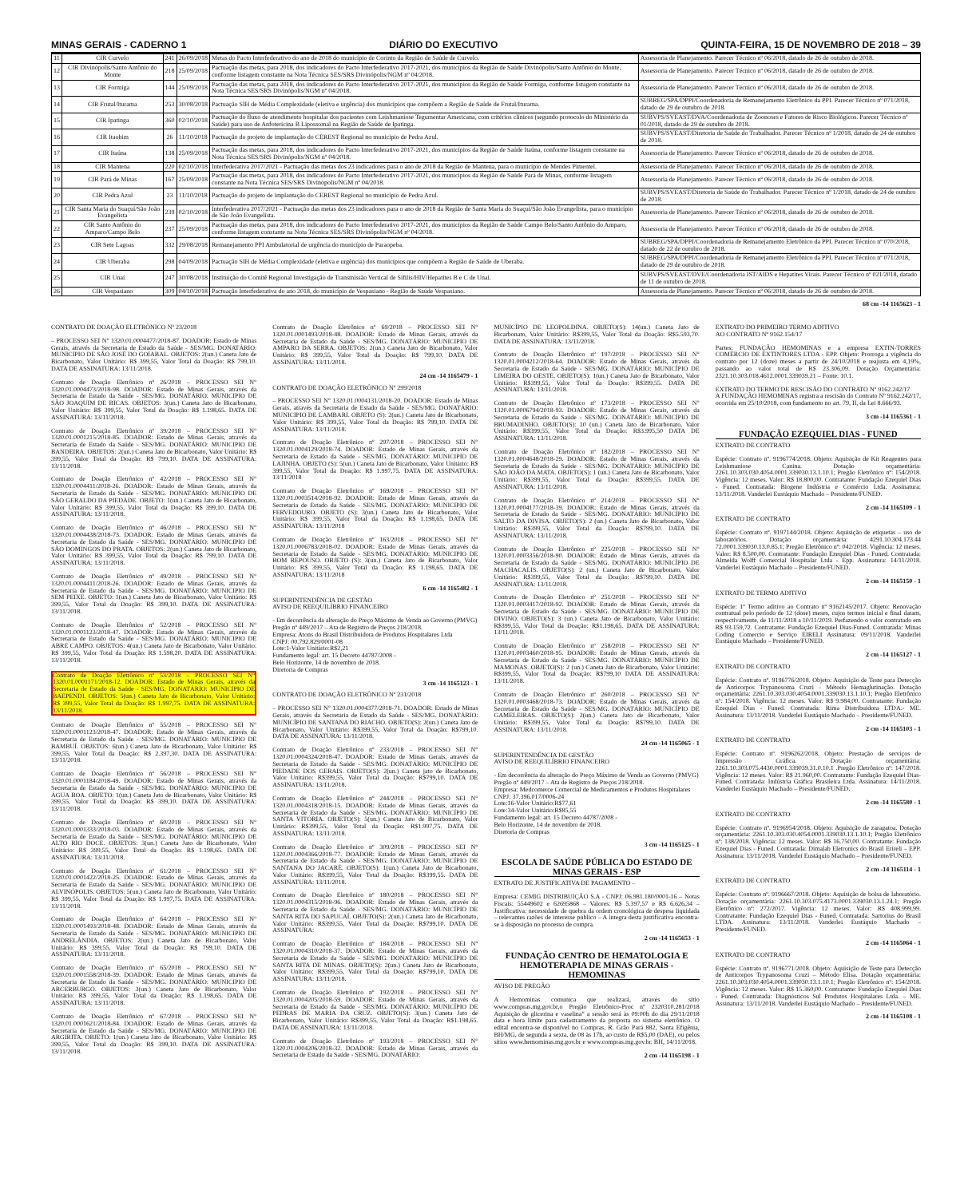MINAS GERAIS - CADERNO 1 DIÁRIO DO EXECUTIVO QUINTA-FEIRA, 15 DE NOVEMBRO DE 2018 – 39
| 11 | CIR Curvelo | 241 | 26/09/2018 | Metas do Pacto Interfederativo do ano de 2018 do município de Corinto da Região de Saúde de Curvelo. | Assessoria de Planejamento. Parecer Técnico nº 06/2018, datado de 26 de outubro de 2018. |
| 12 | CIR Divinópolis/Santo Antônio do Monte | 218 | 25/09/2018 | Pactuação das metas, para 2018, dos indicadores do Pacto Interfederativo 2017-2021, dos municípios da Região de Saúde Divinópolis/Santo Antônio do Monte, conforme listagem constante na Nota Técnica SES/SRS Divinópolis/NGM nº 04/2018. | Assessoria de Planejamento. Parecer Técnico nº 06/2018, datado de 26 de outubro de 2018. |
| 13 | CIR Formiga | 144 | 25/09/2018 | Pactuação das metas, para 2018, dos indicadores do Pacto Interfederativo 2017-2021, dos municípios da Região de Saúde Formiga, conforme listagem constante na Nota Técnica SES/SRS Divinópolis/NGM nº 04/2018. | Assessoria de Planejamento. Parecer Técnico nº 06/2018, datado de 26 de outubro de 2018. |
| 14 | CIR Frutal/Iturama | 253 | 30/08/2018 | Pactuação SIH de Média Complexidade (eletiva e urgência) dos municípios que compõem a Região de Saúde de Frutal/Iturama. | SUBREG/SPA/DPPI/Coordenadoria de Remanejamento Eletrônico da PPI. Parecer Técnico nº 071/2018, datado de 29 de outubro de 2018. |
| 15 | CIR Ipatinga | 360 | 02/10/2018 | Pactuação do fluxo de atendimento hospitalar dos pacientes com Leishmaniose Tegumentar Americana, com critérios clínicos (segundo protocolo do Ministério da Saúde) para uso de Anfotericina B Lipossomal na Região de Saúde de Ipatinga. | SUBVPS/SVEAST/DVA/Coordenadoria de Zoonoses e Fatores de Risco Biológicos. Parecer Técnico nº 01/2018, datado de 29 de outubro de 2018. |
| 16 | CIR Itaobim | 26 | 11/10/2018 | Pactuação do projeto de implantação do CEREST Regional no município de Pedra Azul. | SUBVPS/SVEAST/Diretoria de Saúde do Trabalhador. Parecer Técnico nº 1/2018, datado de 24 de outubro de 2018. |
| 17 | CIR Itaúna | 138 | 25/09/2018 | Pactuação das metas, para 2018, dos indicadores do Pacto Interfederativo 2017-2021, dos municípios da Região de Saúde Itaúna, conforme listagem constante na Nota Técnica SES/SRS Divinópolis/NGM nº 04/2018. | Assessoria de Planejamento. Parecer Técnico nº 06/2018, datado de 26 de outubro de 2018. |
| 18 | CIR Mantena | 220 | 02/10/2018 | Interfederativa 2017/2021 - Pactuação das metas dos 23 indicadores para o ano de 2018 da Região de Mantena, para o município de Mendes Pimentel. | Assessoria de Planejamento. Parecer Técnico nº 06/2018, datado de 26 de outubro de 2018. |
| 19 | CIR Pará de Minas | 167 | 25/09/2018 | Pactuação das metas, para 2018, dos indicadores do Pacto Interfederativo 2017-2021, dos municípios da Região de Saúde Pará de Minas, conforme listagem constante na Nota Técnica SES/SRS Divinópolis/NGM nº 04/2018. | Assessoria de Planejamento. Parecer Técnico nº 06/2018, datado de 26 de outubro de 2018. |
| 20 | CIR Pedra Azul | 23 | 11/10/2018 | Pactuação do projeto de implantação do CEREST Regional no município de Pedra Azul. | SUBVPS/SVEAST/Diretoria de Saúde do Trabalhador. Parecer Técnico nº 1/2018, datado de 24 de outubro de 2018. |
| 21 | CIR Santa Maria do Suaçuí/São João Evangelista | 239 | 02/10/2018 | Interfederativa 2017/2021 - Pactuação das metas dos 23 indicadores para o ano de 2018 da Região de Santa Maria do Suaçuí/São João Evangelista, para o município de São João Evangelista. | Assessoria de Planejamento. Parecer Técnico nº 06/2018, datado de 26 de outubro de 2018. |
| 22 | CIR Santo Antônio do Amparo/Campo Belo | 237 | 25/09/2018 | Pactuação das metas, para 2018, dos indicadores do Pacto Interfederativo 2017-2021, dos municípios da Região de Saúde Campo Belo/Santo Antônio do Amparo, conforme listagem constante na Nota Técnica SES/SRS Divinópolis/NGM nº 04/2018. | Assessoria de Planejamento. Parecer Técnico nº 06/2018, datado de 26 de outubro de 2018. |
| 23 | CIR Sete Lagoas | 332 | 29/08/2018 | Remanejamento PPI Ambulatorial de urgência do município de Paraopeba. | SUBREG/SPA/DPPI/Coordenadoria de Remanejamento Eletrônico da PPI. Parecer Técnico nº 070/2018, datado de 22 de outubro de 2018. |
| 24 | CIR Uberaba | 298 | 04/09/2018 | Pactuação SIH de Média Complexidade (eletiva e urgência) dos municípios que compõem a Região de Saúde de Uberaba. | SUBREG/SPA/DPPI/Coordenadoria de Remanejamento Eletrônico da PPI. Parecer Técnico nº 071/2018, datado de 29 de outubro de 2018. |
| 25 | CIR Unaí | 247 | 30/08/2018 | Instituição do Comitê Regional Investigação de Transmissão Vertical de Sífilis/HIV/Hepatites B e C de Unaí. | SUBVPS/SVEAST/DVE/Coordenadoria IST/AIDS e Hepatites Virais. Parecer Técnico nº 021/2018, datado de 11 de outubro de 2018. |
| 26 | CIR Vespasiano | 309 | 04/10/2018 | Pactuação Interfederativa do ano 2018, do município de Vespasiano - Região de Saúde Vespasiano. | Assessoria de Planejamento. Parecer Técnico nº 06/2018, datado de 26 de outubro de 2018. |
68 cm -14 1165623 - 1
CONTRATO DE DOAÇÃO ELETRÔNICO Nº 23/2018
– PROCESSO SEI N° 1320.01.0004477/2018-87. DOADOR: Estado de Minas Gerais, através da Secretaria de Estado da Saúde - SES/MG. DONATÁRIO: MUNICIPIO DE SÃO JOSÉ DO GOIABAL. OBJETOS: 2(un.) Caneta Jato de Bicarbonato, Valor Unitário: R$ 399,55, Valor Total da Doação: R$ 799,10. DATA DE ASSINATURA: 13/11/2018.
Contrato de Doação Eletrônico nº 26/2018 – PROCESSO SEI N° 1320.01.0004473/2018-98. DOADOR: Estado de Minas Gerais, através da Secretaria de Estado da Saúde - SES/MG. DONATÁRIO: MUNICIPIO DE SÃO JOAQUIM DE BICAS. OBJETOS: 3(un.) Caneta Jato de Bicarbonato, Valor Unitário: R$ 399,55, Valor Total da Doação: R$ 1.198,65. DATA DE ASSINATURA: 13/11/2018.
Contrato de Doação Eletrônico nº 39/2018 – PROCESSO SEI N° 1320.01.0001215/2018-85. DOADOR: Estado de Minas Gerais, através da Secretaria de Estado da Saúde - SES/MG. DONATÁRIO: MUNICIPIO DE BANDEIRA. OBJETOS: 2(un.) Caneta Jato de Bicarbonato, Valor Unitário: R$ 399,55, Valor Total da Doação: R$ 799,10. DATA DE ASSINATURA: 13/11/2018.
Contrato de Doação Eletrônico nº 42/2018 – PROCESSO SEI N° 1320.01.0004411/2018-26. DOADOR: Estado de Minas Gerais, através da Secretaria de Estado da Saúde - SES/MG. DONATÁRIO: MUNICIPIO DE SÃO GERALDO DA PIEDADE. OBJETO: 1(un.) Caneta Jato de Bicarbonato, Valor Unitário: R$ 399,55, Valor Total da Doação: R$ 399,10. DATA DE ASSINATURA: 13/11/2018.
Contrato de Doação Eletrônico nº 46/2018 – PROCESSO SEI N° 1320.01.0004438/2018-73. DOADOR: Estado de Minas Gerais, através da Secretaria de Estado da Saúde - SES/MG. DONATÁRIO: MUNICIPIO DE SÃO DOMINGOS DO PRATA. OBJETOS: 2(un.) Caneta Jato de Bicarbonato, Valor Unitário: R$ 399,55, Valor Total da Doação: R$ 799,10. DATA DE ASSINATURA: 13/11/2018.
Contrato de Doação Eletrônico nº 49/2018 – PROCESSO SEI N° 1320.01.0004411/2018-26. DOADOR: Estado de Minas Gerais, através da Secretaria de Estado da Saúde - SES/MG. DONATÁRIO: MUNICIPIO DE SEM PEIXE. OBJETO: 1(un.) Caneta Jato de Bicarbonato, Valor Unitário: R$ 399,55, Valor Total da Doação: R$ 399,10. DATA DE ASSINATURA: 13/11/2018.
Contrato de Doação Eletrônico nº 52/2018 – PROCESSO SEI N° 1320.01.0001123/2018-47. DOADOR: Estado de Minas Gerais, através da Secretaria de Estado da Saúde - SES/MG. DONATÁRIO: MUNICIPIO DE ABRE CAMPO. OBJETOS: 4(un.) Caneta Jato de Bicarbonato, Valor Unitário: R$ 399,55, Valor Total da Doação: R$ 1.598,20. DATA DE ASSINATURA: 13/11/2018.
Contrato de Doação Eletrônico nº 53/2018 – PROCESSO SEI N° 1320.01.0001171/2018-12. DOADOR: Estado de Minas Gerais, através da Secretaria de Estado da Saúde - SES/MG. DONATÁRIO: MUNICIPIO DE BAEPENDI. OBJETOS: 5(un.) Caneta Jato de Bicarbonato, Valor Unitário: R$ 399,55, Valor Total da Doação: R$ 1.997,75. DATA DE ASSINATURA: 13/11/2018.
Contrato de Doação Eletrônico nº 55/2018 – PROCESSO SEI N° 1320.01.0001123/2018-47. DOADOR: Estado de Minas Gerais, através da Secretaria de Estado da Saúde - SES/MG. DONATÁRIO: MUNICIPIO DE BAMBUÍ. OBJETOS: 6(un.) Caneta Jato de Bicarbonato, Valor Unitário: R$ 399,55, Valor Total da Doação: R$ 2.397,30. DATA DE ASSINATURA: 13/11/2018.
Contrato de Doação Eletrônico nº 56/2018 – PROCESSO SEI N° 1320.01.0001184/2018-49. DOADOR: Estado de Minas Gerais, através da Secretaria de Estado da Saúde - SES/MG. DONATÁRIO: MUNICIPIO DE ÁGUA BOA. OBJETO: 1(un.) Caneta Jato de Bicarbonato, Valor Unitário: R$ 399,55, Valor Total da Doação: R$ 399,10. DATA DE ASSINATURA: 13/11/2018.
Contrato de Doação Eletrônico nº 60/2018 – PROCESSO SEI N° 1320.01.0001333/2018-03. DOADOR: Estado de Minas Gerais, através da Secretaria de Estado da Saúde - SES/MG. DONATÁRIO: MUNICIPIO DE ALTO RIO DOCE. OBJETOS: 3(un.) Caneta Jato de Bicarbonato, Valor Unitário: R$ 399,55, Valor Total da Doação: R$ 1.198,65. DATA DE ASSINATURA: 13/11/2018.
Contrato de Doação Eletrônico nº 61/2018 – PROCESSO SEI N° 1320.01.0001422/2018-25. DOADOR: Estado de Minas Gerais, através da Secretaria de Estado da Saúde - SES/MG. DONATÁRIO: MUNICIPIO DE ALVINÓPOLIS. OBJETOS: 5(un.) Caneta Jato de Bicarbonato, Valor Unitário: R$ 399,55, Valor Total da Doação: R$ 1.997,75. DATA DE ASSINATURA: 13/11/2018.
Contrato de Doação Eletrônico nº 64/2018 – PROCESSO SEI N° 1320.01.0001493/2018-48. DOADOR: Estado de Minas Gerais, através da Secretaria de Estado da Saúde - SES/MG. DONATÁRIO: MUNICIPIO DE ANDRELÂNDIA. OBJETOS: 2(un.) Caneta Jato de Bicarbonato, Valor Unitário: R$ 399,55, Valor Total da Doação: R$ 799,10. DATA DE ASSINATURA: 13/11/2018.
Contrato de Doação Eletrônico nº 65/2018 – PROCESSO SEI N° 1320.01.0001558/2018-39. DOADOR: Estado de Minas Gerais, através da Secretaria de Estado da Saúde - SES/MG. DONATÁRIO: MUNICIPIO DE ARCERBURGO. OBJETOS: 3(un.) Caneta Jato de Bicarbonato, Valor Unitário: R$ 399,55, Valor Total da Doação: R$ 1.198,65. DATA DE ASSINATURA: 13/11/2018.
Contrato de Doação Eletrônico nº 67/2018 – PROCESSO SEI N° 1320.01.0001621/2018-84. DOADOR: Estado de Minas Gerais, através da Secretaria de Estado da Saúde - SES/MG. DONATÁRIO: MUNICIPIO DE ARGIRITA. OBJETO: 1(un.) Caneta Jato de Bicarbonato, Valor Unitário: R$ 399,55, Valor Total da Doação: R$ 399,10. DATA DE ASSINATURA: 13/11/2018.
Contrato de Doação Eletrônico nº 69/2018 – PROCESSO SEI N° 1320.01.0001493/2018-48. DOADOR: Estado de Minas Gerais, através da Secretaria de Estado da Saúde - SES/MG. DONATÁRIO: MUNICIPIO DE AMPARO DA SERRA. OBJETOS: 2(un.) Caneta Jato de Bicarbonato, Valor Unitário: R$ 399,55, Valor Total da Doação: R$ 799,10. DATA DE ASSINATURA: 13/11/2018.
24 cm -14 1165479 - 1
CONTRATO DE DOAÇÃO ELETRÔNICO Nº 299/2018
– PROCESSO SEI N° 1320.01.0004131/2018-20. DOADOR: Estado de Minas Gerais, através da Secretaria de Estado da Saúde - SES/MG. DONATÁRIO: MUNICIPIO DE LAMBARI. OBJETO (S): 2(un.) Caneta Jato de Bicarbonato, Valor Unitário: R$ 399,55, Valor Total da Doação: R$ 799,10. DATA DE ASSINATURA: 13/11/2018.
Contrato de Doação Eletrônico nº 297/2018 – PROCESSO SEI N° 1320.01.0004129/2018-74. DOADOR: Estado de Minas Gerais, através da Secretaria de Estado da Saúde - SES/MG. DONATÁRIO: MUNICIPIO DE LAJINHA. OBJETO (S): 5(un.) Caneta Jato de Bicarbonato, Valor Unitário: R$ 399,55, Valor Total da Doação: R$ 1.997,75. DATA DE ASSINATURA: 13/11/2018
Contrato de Doação Eletrônico nº 169/2018 – PROCESSO SEI N° 1320.01.0003514/2018-92. DOADOR: Estado de Minas Gerais, através da Secretaria de Estado da Saúde - SES/MG. DONATÁRIO: MUNICIPIO DE FERVEDOURO. OBJETO (S): 3(un.) Caneta Jato de Bicarbonato, Valor Unitário: R$ 399,55, Valor Total da Doação: R$ 1.198,65. DATA DE ASSINATURA: 13/11/2018
Contrato de Doação Eletrônico nº 163/2018 – PROCESSO SEI N° 1320.01.0006783/2018-02. DOADOR: Estado de Minas Gerais, através da Secretaria de Estado da Saúde - SES/MG. DONATÁRIO: MUNICIPIO DE BOM REPOUSO. OBJETO (S): 3(un.) Caneta Jato de Bicarbonato, Valor Unitário: R$ 399,55, Valor Total da Doação: R$ 1.198,65. DATA DE ASSINATURA: 13/11/2018
6 cm -14 1165482 - 1
SUPERINTENDÊNCIA DE GESTÃO
AVISO DE REEQUILÍBRIO FINANCEIRO
- Em decorrência da alteração do Preço Máximo de Venda ao Governo (PMVG)
Pregão nº 449/2017 – Ata de Registro de Preços 218/2018.
Empresa: Atons do Brasil Distribuidora de Produtos Hospitalares Ltda
CNPJ: 00.792.829/0001-08
Lote:1-Valor Unitário:R$2,21
Fundamento legal: art. 15 Decreto 44787/2008 -
Belo Horizonte, 14 de novembro de 2018.
Diretoria de Compras
3 cm -14 1165123 - 1
CONTRATO DE DOAÇÃO ELETRÔNICO Nº 231/2018
– PROCESSO SEI N° 1320.01.0004377/2018-71. DOADOR: Estado de Minas Gerais, através da Secretaria de Estado da Saúde - SES/MG. DONATÁRIO: MUNICÍPIO DE SANTANA DO RIACHO. OBJETO(S): 2(un.) Caneta Jato de Bicarbonato, Valor Unitário: R$399,55, Valor Total da Doação: R$799,10. DATA DE ASSINATURA: 13/11/2018.
Contrato de Doação Eletrônico nº 233/2018 – PROCESSO SEI N° 1320.01.0004324/2018-47. DOADOR: Estado de Minas Gerais, através da Secretaria de Estado da Saúde - SES/MG. DONATÁRIO: MUNICÍPIO DE PIEDADE DOS GERAIS. OBJETO(S): 2(un.) Caneta jato de Bicarbonato, Valor Unitário: R$399,55, Valor Total da Doação: R$799,10. DATA DE ASSINATURA: 13/11/2018.
Contrato de Doação Eletrônico nº 244/2018 – PROCESSO SEI N° 1320.01.0004318/2018-15. DOADOR: Estado de Minas Gerais, através da Secretaria de Estado da Saúde - SES/MG. DONATÁRIO: MUNICÍPIO DE SANTA VITÓRIA. OBJETO(S): 5(un.) Caneta Jato de Bicarbonato, Valor Unitário: R$399,55, Valor Total da Doação: R$1.997,75. DATA DE ASSINATURA: 13/11/2018.
Contrato de Doação Eletrônico nº 309/2018 – PROCESSO SEI N° 1320.01.0004366/2018-77. DOADOR: Estado de Minas Gerais, através da Secretaria de Estado da Saúde - SES/MG. DONATÁRIO: MUNICÍPIO DE SANTANA DO JACARÉ. OBJETO(S): 1(un.) Caneta Jato de Bicarbonato, Valor Unitário: R$399,55, Valor Total da Doação: R$399,55. DATA DE ASSINATURA: 13/11/2018.
Contrato de Doação Eletrônico nº 180/2018 – PROCESSO SEI N° 1320.01.0004315/2018-96. DOADOR: Estado de Minas Gerais, através da Secretaria de Estado da Saúde - SES/MG. DONATÁRIO: MUNICÍPIO DE SANTA RITA DO SAPUCAÍ. OBJETO(S): 2(un.) Caneta Jato de Bicarbonato, Valor Unitário: R$399,55, Valor Total da Doação: R$799,10. DATA DE ASSINATURA:
Contrato de Doação Eletrônico nº 184/2018 – PROCESSO SEI N° 1320.01.0004310/2018-37. DOADOR: Estado de Minas Gerais, através da Secretaria de Estado da Saúde - SES/MG. DONATÁRIO: MUNICÍPIO DE SANTA RITA DE MINAS. OBJETO(S): 2(un.) Caneta Jato de Bicarbonato, Valor Unitário: R$399,55, Valor Total da Doação: R$799,10. DATA DE ASSINATURA: 13/11/2018.
Contrato de Doação Eletrônico nº 192/2018 – PROCESSO SEI N° 1320.01.0004205/2018-59. DOADOR: Estado de Minas Gerais, através da Secretaria de Estado da Saúde - SES/MG. DONATÁRIO: MUNICÍPIO DE PEDRAS DE MARIA DA CRUZ. OBJETO(S): 3(un.) Caneta Jato de Bicarbonato, Valor Unitário: R$399,55, Valor Total da Doação: R$1.198,65. DATA DE ASSINATURA: 13/11/2018.
Contrato de Doação Eletrônico nº 193/2018 – PROCESSO SEI N° 1320.01.0004206/2018-32. DOADOR: Estado de Minas Gerais, através da Secretaria de Estado da Saúde - SES/MG. DONATÁRIO:
MUNICÍPIO DE LEOPOLDINA. OBJETO(S): 14(un.) Caneta Jato de Bicarbonato, Valor Unitário: R$399,55, Valor Total da Doação: R$5.593,70. DATA DE ASSINATURA: 13/11/2018.
Contrato de Doação Eletrônico nº 197/2018 – PROCESSO SEI N° 1320.01.0004212/2018-64. DOADOR: Estado de Minas Gerais, através da Secretaria de Estado da Saúde - SES/MG. DONATÁRIO: MUNICÍPIO DE LIMEIRA DO OESTE. OBJETO(S): 1(un.) Caneta Jato de Bicarbonato, Valor Unitário: R$399,55, Valor Total da Doação: R$399,55. DATA DE ASSINATURA: 13/11/2018.
Contrato de Doação Eletrônico nº 173/2018 – PROCESSO SEI N° 1320.01.0006794/2018-93. DOADOR: Estado de Minas Gerais, através da Secretaria de Estado da Saúde - SES/MG. DONATÁRIO: MUNICÍPIO DE BRUMADINHO. OBJETO(S): 10 (un.) Caneta Jato de Bicarbonato, Valor Unitário: R$399,55, Valor Total da Doação: R$3.995,50 DATA DE ASSINATURA: 13/11/2018.
Contrato de Doação Eletrônico nº 182/2018 – PROCESSO SEI N° 1320.01.0004648/2018-29. DOADOR: Estado de Minas Gerais, através da Secretaria de Estado da Saúde - SES/MG. DONATÁRIO: MUNICÍPIO DE SÃO JOÃO DA MATA. OBJETO(S): 1 (un.) Caneta Jato de Bicarbonato, Valor Unitário: R$399,55, Valor Total da Doação: R$399,55. DATA DE ASSINATURA: 13/11/2018.
Contrato de Doação Eletrônico nº 214/2018 – PROCESSO SEI N° 1320.01.0004177/2018-39. DOADOR: Estado de Minas Gerais, através da Secretaria de Estado da Saúde - SES/MG. DONATÁRIO: MUNICÍPIO DE SALTO DA DIVISA. OBJETO(S): 2 (un.) Caneta Jato de Bicarbonato, Valor Unitário: R$399,55, Valor Total da Doação: R$799,10. DATA DE ASSINATURA: 13/11/2018.
Contrato de Doação Eletrônico nº 225/2018 – PROCESSO SEI N° 1320.01.0003356/2018-90. DOADOR: Estado de Minas Gerais, através da Secretaria de Estado da Saúde - SES/MG. DONATÁRIO: MUNICÍPIO DE MACHACALIS. OBJETO(S): 2 (un.) Caneta Jato de Bicarbonato, Valor Unitário: R$399,55, Valor Total da Doação: R$799,10. DATA DE ASSINATURA: 13/11/2018.
Contrato de Doação Eletrônico nº 251/2018 – PROCESSO SEI N° 1320.01.0003417/2018-92. DOADOR: Estado de Minas Gerais, através da Secretaria de Estado da Saúde - SES/MG. DONATÁRIO: MUNICÍPIO DE DIVINO. OBJETO(S): 3 (un.) Caneta Jato de Bicarbonato, Valor Unitário: R$399,55, Valor Total da Doação: R$1.198,65. DATA DE ASSINATURA: 13/11/2018.
Contrato de Doação Eletrônico nº 258/2018 – PROCESSO SEI N° 1320.01.0003460/2018-95. DOADOR: Estado de Minas Gerais, através da Secretaria de Estado da Saúde - SES/MG. DONATÁRIO: MUNICÍPIO DE MAMONAS. OBJETO(S): 2 (un.) Caneta Jato de Bicarbonato, Valor Unitário: R$399,55, Valor Total da Doação: R$799,10 DATA DE ASSINATURA: 13/11/2018.
Contrato de Doação Eletrônico nº 260/2018 – PROCESSO SEI N° 1320.01.0003468/2018-73. DOADOR: Estado de Minas Gerais, através da Secretaria de Estado da Saúde - SES/MG. DONATÁRIO: MUNICÍPIO DE GAMELEIRAS. OBJETO(S): 2(un.) Caneta Jato de Bicarbonato, Valor Unitário: R$399,55, Valor Total da Doação: R$799,10. DATA DE ASSINATURA: 13/11/2018.
24 cm -14 1165065 - 1
SUPERINTENDÊNCIA DE GESTÃO
AVISO DE REEQUILÍBRIO FINANCEIRO
- Em decorrência da alteração do Preço Máximo de Venda ao Governo (PMVG)
Pregão nº 449/2017 – Ata de Registro de Preços 218/2018.
Empresa: Medcomerce Comercial de Medicamentos e Produtos Hospitalares
CNPJ: 37.396.017/0006-24
Lote:16-Valor Unitário:R$77,61
Lote:34-Valor Unitário:R$85,55
Fundamento legal: art. 15 Decreto 44787/2008 -
Belo Horizonte, 14 de novembro de 2018.
Diretoria de Compras
3 cm -14 1165125 - 1
ESCOLA DE SAÚDE PÚBLICA DO ESTADO DE MINAS GERAIS - ESP
EXTRATO DE JUSTIFICATIVA DE PAGAMENTO –
Empresa: CEMIG DISTRIBUIÇÃO S.A - CNPJ: 06.981.180/0001-16 – Notas Fiscais: 55449602 e 62695868 – Valores: R$ 5.397,57 e R$ 6.626,34 – Justificativa: necessidade de quebra da ordem cronológica de despesa liquidada – relevantes razões de interesse público – A íntegra desta justificativa encontra-se à disposição no processo de compra.
2 cm -14 1165653 - 1
FUNDAÇÃO CENTRO DE HEMATOLOGIA E HEMOTERAPIA DE MINAS GERAIS - HEMOMINAS
AVISO DE PREGÃO
A Hemominas comunica que realizará, através do sítio www.compras.mg.gov.br,o Pregão Eletrônico-Proc nº 2320310.281/2018 Aquisição de glicerina e vaselina" a sessão será às 09:00h do dia 29/11/2018 data e hora limite para cadastramento da proposta no sistema eletrônico. O edital encontra-se disponível no Compras, R. Grão Pará 882, Santa Efigênia, BH/MG, de segunda a sexta, de 08 às 17h, ao custo de R$5,00 (DAE), ou pelos sítios www.hemominas.mg.gov.br e www.compras.mg.gov.br. BH, 14/11/2018.
2 cm -14 1165198 - 1
EXTRATO DO PRIMEIRO TERMO ADITIVO
AO CONTRATO Nº 9162.154/17
Partes: FUNDAÇÃO HEMOMINAS e a empresa EXTIN-TORRES COMÉRCIO DE EXTINTORES LTDA - EPP. Objeto: Prorroga a vigência do contrato por 12 (doze) meses a partir de 24/10/2018 e reajusta em 4,19%, passando ao valor total de R$ 23.306,09. Dotação Orçamentária: 2321.10.303.018.4612.0001.339039.21 – Fonte: 10.1.
EXTRATO DO TERMO DE RESCISÃO DO CONTRATO Nº 9162.242/17
A FUNDAÇÃO HEMOMINAS registra a rescisão do Contrato Nº 9162.242/17, ocorrida em 25/10/2018, com fundamento no art. 79, II, da Lei 8.666/93.
3 cm -14 1165361 - 1
FUNDAÇÃO EZEQUIEL DIAS - FUNED
EXTRATO DE CONTRATO
Espécie: Contrato nº. 9196774/2018. Objeto: Aquisição de Kit Reagentes para Leishmaniose Canina. Dotação orçamentária: 2261.10.303.030.4054.0001.339030.13.1.10.1; Pregão Eletrônico nº: 154/2018. Vigência: 12 meses. Valor: R$ 18.800,00. Contratante: Fundação Ezequiel Dias - Funed. Contratada: Biogene Indústria e Comércio Ltda. Assinatura: 13/11/2018. Vanderlei Eustáquio Machado – Presidente/FUNED.
2 cm -14 1165109 - 1
EXTRATO DE CONTRATO
Espécie: Contrato nº. 9197144/2018. Objeto: Aquisição de etiquetas – uso de laboratórios. Dotação orçamentária: 4291.10.304.173.44 72.0001.339030.13.0.85.1; Pregão Eletrônico nº: 042/2018. Vigência: 12 meses. Valor: R$ 8.500,00. Contratante: Fundação Ezequiel Dias - Funed. Contratada: Almeida Wolff Comercial Hospitalar Ltda - Epp. Assinatura: 14/11/2018. Vanderlei Eustáquio Machado – Presidente/FUNED.
2 cm -14 1165150 - 1
EXTRATO DE TERMO ADITIVO
Espécie: 1º Termo aditivo ao Contrato nº 9162145/2017. Objeto: Renovação contratual pelo período de 12 (dose) meses, cujos termos inicial e final datam, respectivamente, de 11/11/2018 a 10/11/2019. Perfazendo o valor contratado em R$ 93.159,72. Contratante: Fundação Ezequiel Dias-Funed. Contratada: Minas Coding Comercio e Serviço EIRELI Assinatura: 09/11/2018. Vanderlei Eustáquio Machado – Presidente/FUNED.
2 cm -14 1165127 - 1
EXTRATO DE CONTRATO
Espécie: Contrato nº. 9196776/2018. Objeto: Aquisição de Teste para Detecção de Anticorpos Trypanosoma Cruzi - Método Hemaglutinação. Dotação orçamentária: 2261.10.303.030.4054.0001.339030.13.1.10.1; Pregão Eletrônico nº: 154/2018. Vigência: 12 meses. Valor: R$ 9.984,00. Contratante: Fundação Ezequiel Dias - Funed. Contratada: Rima Distribuidora LTDA.- ME. Assinatura: 13/11/2018. Vanderlei Eustáquio Machado – Presidente/FUNED.
2 cm -14 1165103 - 1
EXTRATO DE CONTRATO
Espécie: Contrato nº. 9196262/2018. Objeto: Prestação de serviços de Impressão Gráfica. Dotação orçamentária: 2261.10.303.075.4430.0001.339039.31.0.10.1 .Pregão Eletrônico nº: 147/2018. Vigência: 12 meses. Valor: R$ 21.960,00. Contratante: Fundação Ezequiel Dias-Funed. Contratada: Indústria Gráfica Brasileira Ltda. Assinatura: 14/11/2018. Vanderlei Eustáquio Machado – Presidente/FUNED.
2 cm -14 1165580 - 1
EXTRATO DE CONTRATO
Espécie: Contrato nº. 9196954/2018. Objeto: Aquisição de zaragatoa. Dotação orçamentária: 2261.10.303.030.4054.0001.339030.13.1.10.1; Pregão Eletrônico nº: 138/2018. Vigência: 12 meses. Valor: R$ 16.750,00. Contratante: Fundação Ezequiel Dias - Funed. Contratada: Dimalab Eletronics do Brasil Erireli – EPP. Assinatura: 13/11/2018. Vanderlei Eustáquio Machado – Presidente/FUNED.
2 cm -14 1165114 - 1
EXTRATO DE CONTRATO
Espécie: Contrato nº. 9196667/2018. Objeto: Aquisição de bolsa de laboratório. Dotação orçamentária: 2261.10.303.075.4173.0001.339030.13.1.24.1; Pregão Eletrônico nº: 272/2017. Vigência: 12 meses. Valor: R$ 408.999,99. Contratante: Fundação Ezequiel Dias - Funed. Contratada: Sartorius do Brasil LTDA. Assinatura: 13/11/2018. Vanderlei Eustáquio Machado – Presidente/FUNED.
2 cm -14 1165064 - 1
EXTRATO DE CONTRATO
Espécie: Contrato nº. 9196771/2018. Objeto: Aquisição de Teste para Detecção de Anticorpos Trypanosoma Cruzi – Método Elisa. Dotação orçamentária: 2261.10.303.030.4054.0001.339030.13.1.10.1; Pregão Eletrônico nº: 154/2018. Vigência: 12 meses. Valor: R$ 15.360,00. Contratante: Fundação Ezequiel Dias - Funed. Contratada: Diagnósticos Sul Produtos Hospitalares Ltda. – ME. Assinatura: 13/11/2018. Vanderlei Eustáquio Machado – Presidente/FUNED.
2 cm -14 1165108 - 1